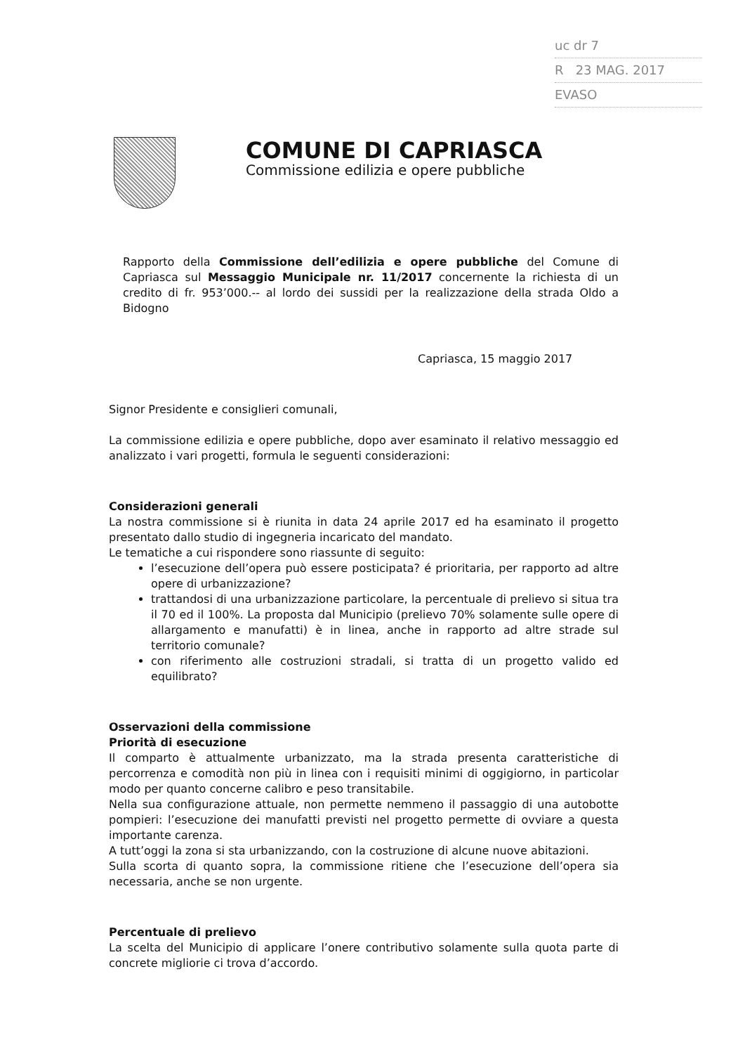uc dr 7
R 23 MAG. 2017
EVASO
COMUNE DI CAPRIASCA
Commissione edilizia e opere pubbliche
Rapporto della Commissione dell’edilizia e opere pubbliche del Comune di Capriasca sul Messaggio Municipale nr. 11/2017 concernente la richiesta di un credito di fr. 953’000.-- al lordo dei sussidi per la realizzazione della strada Oldo a Bidogno
Capriasca, 15 maggio 2017
Signor Presidente e consiglieri comunali,
La commissione edilizia e opere pubbliche, dopo aver esaminato il relativo messaggio ed analizzato i vari progetti, formula le seguenti considerazioni:
Considerazioni generali
La nostra commissione si è riunita in data 24 aprile 2017 ed ha esaminato il progetto presentato dallo studio di ingegneria incaricato del mandato.
Le tematiche a cui rispondere sono riassunte di seguito:
l’esecuzione dell’opera può essere posticipata? é prioritaria, per rapporto ad altre opere di urbanizzazione?
trattandosi di una urbanizzazione particolare, la percentuale di prelievo si situa tra il 70 ed il 100%. La proposta dal Municipio (prelievo 70% solamente sulle opere di allargamento e manufatti) è in linea, anche in rapporto ad altre strade sul territorio comunale?
con riferimento alle costruzioni stradali, si tratta di un progetto valido ed equilibrato?
Osservazioni della commissione
Priorità di esecuzione
Il comparto è attualmente urbanizzato, ma la strada presenta caratteristiche di percorrenza e comodità non più in linea con i requisiti minimi di oggigiorno, in particolar modo per quanto concerne calibro e peso transitabile.
Nella sua configurazione attuale, non permette nemmeno il passaggio di una autobotte pompieri: l’esecuzione dei manufatti previsti nel progetto permette di ovviare a questa importante carenza.
A tutt’oggi la zona si sta urbanizzando, con la costruzione di alcune nuove abitazioni.
Sulla scorta di quanto sopra, la commissione ritiene che l’esecuzione dell’opera sia necessaria, anche se non urgente.
Percentuale di prelievo
La scelta del Municipio di applicare l’onere contributivo solamente sulla quota parte di concrete migliorie ci trova d’accordo.